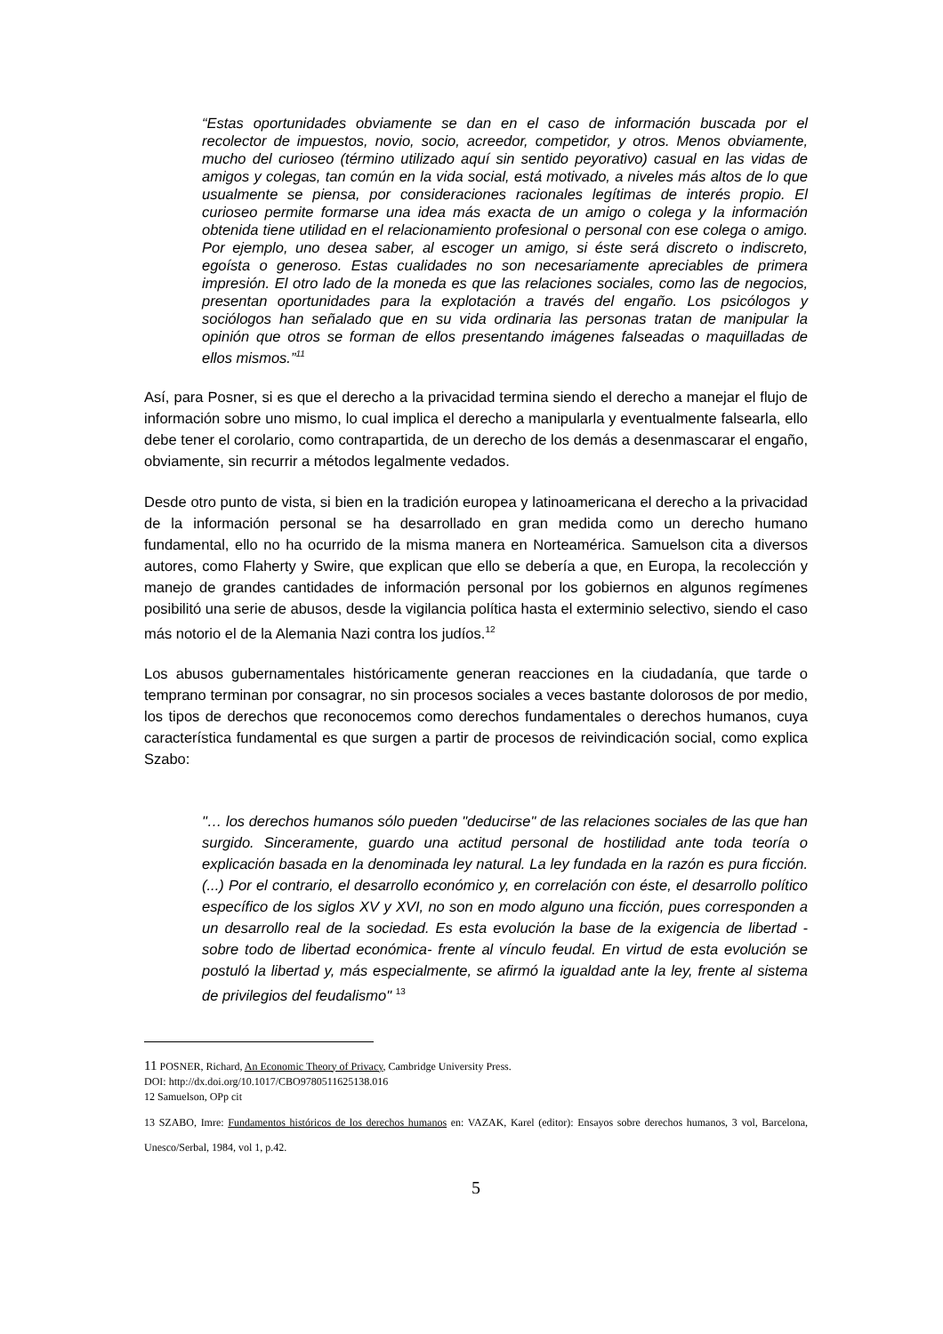“Estas oportunidades obviamente se dan en el caso de información buscada por el recolector de impuestos, novio, socio, acreedor, competidor, y otros. Menos obviamente, mucho del curioseo (término utilizado aquí sin sentido peyorativo) casual en las vidas de amigos y colegas, tan común en la vida social, está motivado, a niveles más altos de lo que usualmente se piensa, por consideraciones racionales legítimas de interés propio. El curioseo permite formarse una idea más exacta de un amigo o colega y la información obtenida tiene utilidad en el relacionamiento profesional o personal con ese colega o amigo. Por ejemplo, uno desea saber, al escoger un amigo, si éste será discreto o indiscreto, egoísta o generoso. Estas cualidades no son necesariamente apreciables de primera impresión. El otro lado de la moneda es que las relaciones sociales, como las de negocios, presentan oportunidades para la explotación a través del engaño. Los psicólogos y sociólogos han señalado que en su vida ordinaria las personas tratan de manipular la opinión que otros se forman de ellos presentando imágenes falseadas o maquilladas de ellos mismos.”<sup>11</sup>
Así, para Posner, si es que el derecho a la privacidad termina siendo el derecho a manejar el flujo de información sobre uno mismo, lo cual implica el derecho a manipularla y eventualmente falsearla, ello debe tener el corolario, como contrapartida, de un derecho de los demás a desenmascarar el engaño, obviamente, sin recurrir a métodos legalmente vedados.
Desde otro punto de vista, si bien en la tradición europea y latinoamericana el derecho a la privacidad de la información personal se ha desarrollado en gran medida como un derecho humano fundamental, ello no ha ocurrido de la misma manera en Norteamérica. Samuelson cita a diversos autores, como Flaherty y Swire, que explican que ello se debería a que, en Europa, la recolección y manejo de grandes cantidades de información personal por los gobiernos en algunos regímenes posibilitó una serie de abusos, desde la vigilancia política hasta el exterminio selectivo, siendo el caso más notorio el de la Alemania Nazi contra los judíos.<sup>12</sup>
Los abusos gubernamentales históricamente generan reacciones en la ciudadanía, que tarde o temprano terminan por consagrar, no sin procesos sociales a veces bastante dolorosos de por medio, los tipos de derechos que reconocemos como derechos fundamentales o derechos humanos, cuya característica fundamental es que surgen a partir de procesos de reivindicación social, como explica Szabo:
"… los derechos humanos sólo pueden "deducirse" de las relaciones sociales de las que han surgido. Sinceramente, guardo una actitud personal de hostilidad ante toda teoría o explicación basada en la denominada ley natural. La ley fundada en la razón es pura ficción. (...) Por el contrario, el desarrollo económico y, en correlación con éste, el desarrollo político específico de los siglos XV y XVI, no son en modo alguno una ficción, pues corresponden a un desarrollo real de la sociedad. Es esta evolución la base de la exigencia de libertad -sobre todo de libertad económica- frente al vínculo feudal. En virtud de esta evolución se postuló la libertad y, más especialmente, se afirmó la igualdad ante la ley, frente al sistema de privilegios del feudalismo" <sup>13</sup>
11 POSNER, Richard, An Economic Theory of Privacy, Cambridge University Press.
DOI: http://dx.doi.org/10.1017/CBO9780511625138.016
12 Samuelson, OPp cit
13 SZABO, Imre: Fundamentos históricos de los derechos humanos en: VAZAK, Karel (editor): Ensayos sobre derechos humanos, 3 vol, Barcelona, Unesco/Serbal, 1984, vol 1, p.42.
5